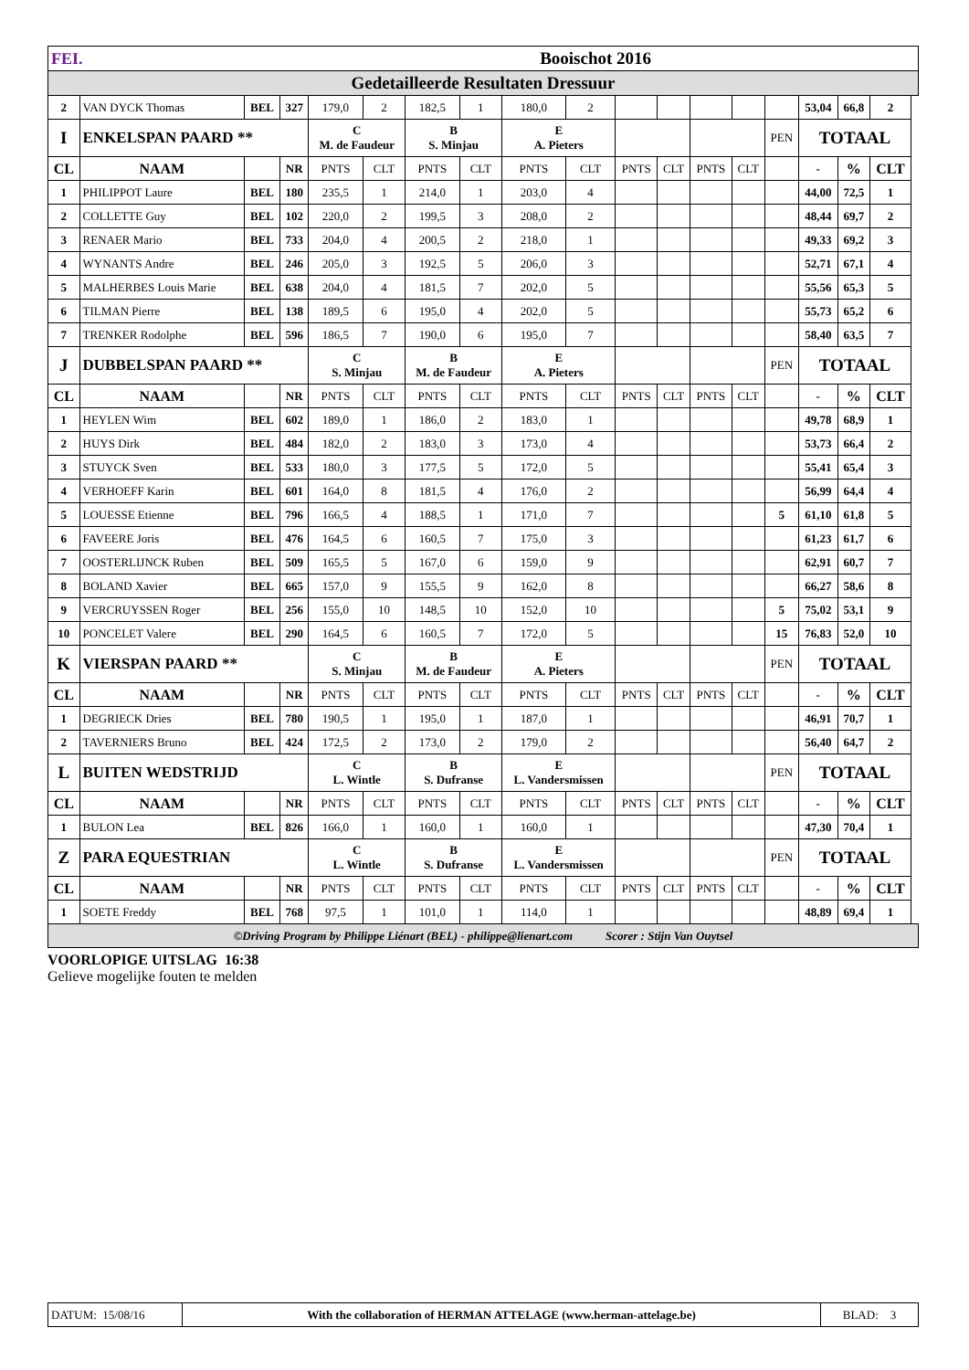| FEI. | | | Booischot 2016 | | | | | | | | | | | | | | | |
| Gedetailleerde Resultaten Dressuur | | | | | | | | | | | | | | | | | | |
| 2 | VAN DYCK Thomas | BEL | 327 | 179,0 | 2 | 182,5 | 1 | 180,0 | 2 | | | | | | 53,04 | 66,8 | 2 | |
| I | ENKELSPAN PAARD ** | | | C M. de Faudeur | | B S. Minjau | | E A. Pieters | | | | | | PEN | TOTAAL | | | |
| CL | NAAM | | NR | PNTS | CLT | PNTS | CLT | PNTS | CLT | PNTS | CLT | PNTS | CLT | | - | % | CLT | |
| 1 | PHILIPPOT Laure | BEL | 180 | 235,5 | 1 | 214,0 | 1 | 203,0 | 4 | | | | | | 44,00 | 72,5 | 1 | |
| 2 | COLLETTE Guy | BEL | 102 | 220,0 | 2 | 199,5 | 3 | 208,0 | 2 | | | | | | 48,44 | 69,7 | 2 | |
| 3 | RENAER Mario | BEL | 733 | 204,0 | 4 | 200,5 | 2 | 218,0 | 1 | | | | | | 49,33 | 69,2 | 3 | |
| 4 | WYNANTS Andre | BEL | 246 | 205,0 | 3 | 192,5 | 5 | 206,0 | 3 | | | | | | 52,71 | 67,1 | 4 | |
| 5 | MALHERBES Louis Marie | BEL | 638 | 204,0 | 4 | 181,5 | 7 | 202,0 | 5 | | | | | | 55,56 | 65,3 | 5 | |
| 6 | TILMAN Pierre | BEL | 138 | 189,5 | 6 | 195,0 | 4 | 202,0 | 5 | | | | | | 55,73 | 65,2 | 6 | |
| 7 | TRENKER Rodolphe | BEL | 596 | 186,5 | 7 | 190,0 | 6 | 195,0 | 7 | | | | | | 58,40 | 63,5 | 7 | |
| J | DUBBELSPAN PAARD ** | | | C S. Minjau | | B M. de Faudeur | | E A. Pieters | | | | | | PEN | TOTAAL | | | |
| CL | NAAM | | NR | PNTS | CLT | PNTS | CLT | PNTS | CLT | PNTS | CLT | PNTS | CLT | | - | % | CLT | |
| 1 | HEYLEN Wim | BEL | 602 | 189,0 | 1 | 186,0 | 2 | 183,0 | 1 | | | | | | 49,78 | 68,9 | 1 | |
| 2 | HUYS Dirk | BEL | 484 | 182,0 | 2 | 183,0 | 3 | 173,0 | 4 | | | | | | 53,73 | 66,4 | 2 | |
| 3 | STUYCK Sven | BEL | 533 | 180,0 | 3 | 177,5 | 5 | 172,0 | 5 | | | | | | 55,41 | 65,4 | 3 | |
| 4 | VERHOEFF Karin | BEL | 601 | 164,0 | 8 | 181,5 | 4 | 176,0 | 2 | | | | | | 56,99 | 64,4 | 4 | |
| 5 | LOUESSE Etienne | BEL | 796 | 166,5 | 4 | 188,5 | 1 | 171,0 | 7 | | | | | 5 | 61,10 | 61,8 | 5 | |
| 6 | FAVEERE Joris | BEL | 476 | 164,5 | 6 | 160,5 | 7 | 175,0 | 3 | | | | | | 61,23 | 61,7 | 6 | |
| 7 | OOSTERLIJNCK Ruben | BEL | 509 | 165,5 | 5 | 167,0 | 6 | 159,0 | 9 | | | | | | 62,91 | 60,7 | 7 | |
| 8 | BOLAND Xavier | BEL | 665 | 157,0 | 9 | 155,5 | 9 | 162,0 | 8 | | | | | | 66,27 | 58,6 | 8 | |
| 9 | VERCRUYSSEN Roger | BEL | 256 | 155,0 | 10 | 148,5 | 10 | 152,0 | 10 | | | | | 5 | 75,02 | 53,1 | 9 | |
| 10 | PONCELET Valere | BEL | 290 | 164,5 | 6 | 160,5 | 7 | 172,0 | 5 | | | | | 15 | 76,83 | 52,0 | 10 | |
| K | VIERSPAN PAARD ** | | | C S. Minjau | | B M. de Faudeur | | E A. Pieters | | | | | | PEN | TOTAAL | | | |
| CL | NAAM | | NR | PNTS | CLT | PNTS | CLT | PNTS | CLT | PNTS | CLT | PNTS | CLT | | - | % | CLT | |
| 1 | DEGRIECK Dries | BEL | 780 | 190,5 | 1 | 195,0 | 1 | 187,0 | 1 | | | | | | 46,91 | 70,7 | 1 | |
| 2 | TAVERNIERS Bruno | BEL | 424 | 172,5 | 2 | 173,0 | 2 | 179,0 | 2 | | | | | | 56,40 | 64,7 | 2 | |
| L | BUITEN WEDSTRIJD | | | C L. Wintle | | B S. Dufranse | | E L. Vandersmissen | | | | | | PEN | TOTAAL | | | |
| CL | NAAM | | NR | PNTS | CLT | PNTS | CLT | PNTS | CLT | PNTS | CLT | PNTS | CLT | | - | % | CLT | |
| 1 | BULON Lea | BEL | 826 | 166,0 | 1 | 160,0 | 1 | 160,0 | 1 | | | | | | 47,30 | 70,4 | 1 | |
| Z | PARA EQUESTRIAN | | | C L. Wintle | | B S. Dufranse | | E L. Vandersmissen | | | | | | PEN | TOTAAL | | | |
| CL | NAAM | | NR | PNTS | CLT | PNTS | CLT | PNTS | CLT | PNTS | CLT | PNTS | CLT | | - | % | CLT | |
| 1 | SOETE Freddy | BEL | 768 | 97,5 | 1 | 101,0 | 1 | 114,0 | 1 | | | | | | 48,89 | 69,4 | 1 | |
| ©Driving Program by Philippe Liénart (BEL) - philippe@lienart.com Scorer : Stijn Van Ouytsel | | | | | | | | | | | | | | | | | | |
VOORLOPIGE UITSLAG 16:38
Gelieve mogelijke fouten te melden
| DATUM: 15/08/16 | With the collaboration of HERMAN ATTELAGE (www.herman-attelage.be) | BLAD: 3 |